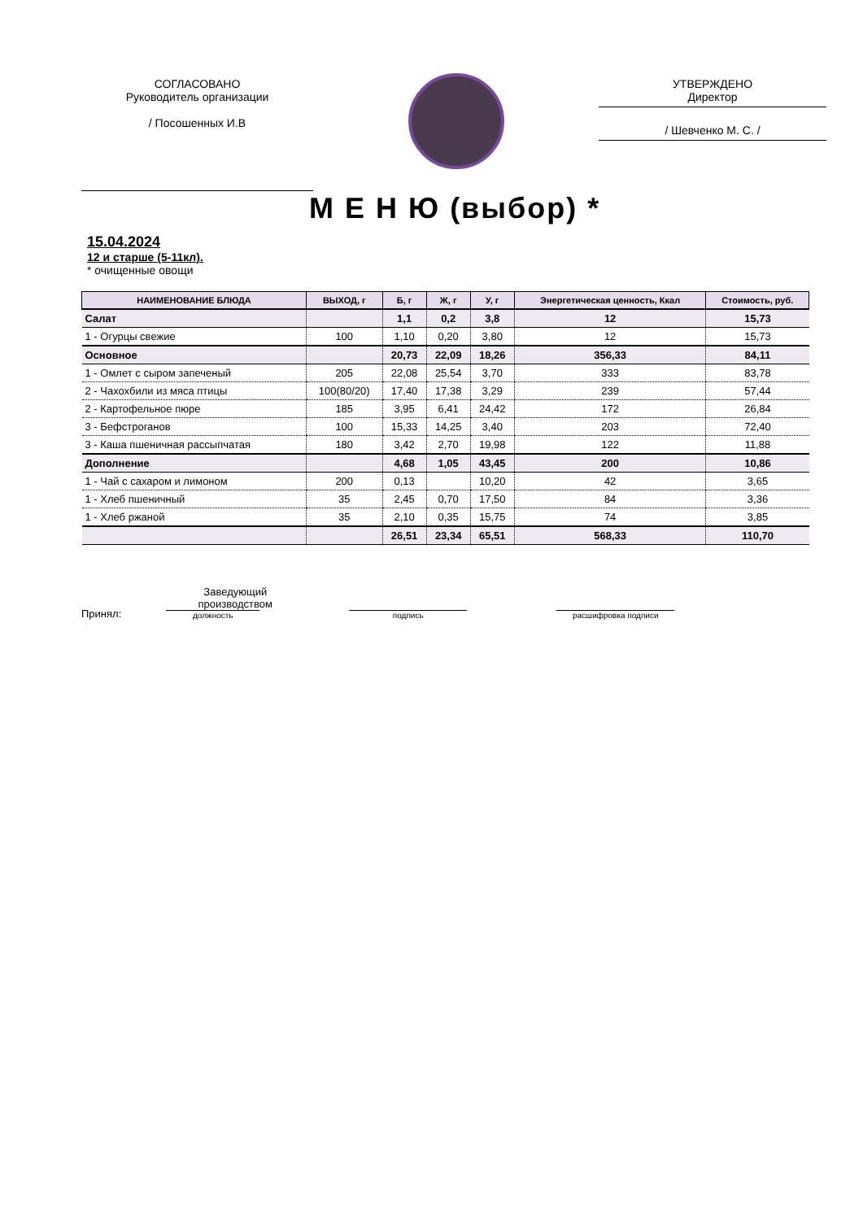СОГЛАСОВАНО
Руководитель организации
/ Посошенных И.В
УТВЕРЖДЕНО
Директор
/ Шевченко М. С. /
М Е Н Ю (выбор) *
15.04.2024
12 и старше (5-11кл).
* очищенные овощи
| НАИМЕНОВАНИЕ БЛЮДА | ВЫХОД, г | Б, г | Ж, г | У, г | Энергетическая ценность, Ккал | Стоимость, руб. |
| --- | --- | --- | --- | --- | --- | --- |
| Салат | | 1,1 | 0,2 | 3,8 | 12 | 15,73 |
| 1 - Огурцы свежие | 100 | 1,10 | 0,20 | 3,80 | 12 | 15,73 |
| Основное | | 20,73 | 22,09 | 18,26 | 356,33 | 84,11 |
| 1 - Омлет с сыром запеченый | 205 | 22,08 | 25,54 | 3,70 | 333 | 83,78 |
| 2 - Чахохбили из мяса птицы | 100(80/20) | 17,40 | 17,38 | 3,29 | 239 | 57,44 |
| 2 - Картофельное пюре | 185 | 3,95 | 6,41 | 24,42 | 172 | 26,84 |
| 3 - Бефстроганов | 100 | 15,33 | 14,25 | 3,40 | 203 | 72,40 |
| 3 - Каша пшеничная рассыпчатая | 180 | 3,42 | 2,70 | 19,98 | 122 | 11,88 |
| Дополнение | | 4,68 | 1,05 | 43,45 | 200 | 10,86 |
| 1 - Чай с сахаром и лимоном | 200 | 0,13 | | 10,20 | 42 | 3,65 |
| 1 - Хлеб пшеничный | 35 | 2,45 | 0,70 | 17,50 | 84 | 3,36 |
| 1 - Хлеб ржаной | 35 | 2,10 | 0,35 | 15,75 | 74 | 3,85 |
| | | 26,51 | 23,34 | 65,51 | 568,33 | 110,70 |
Принял:
Заведующий производством
должность
подпись
расшифровка подписи